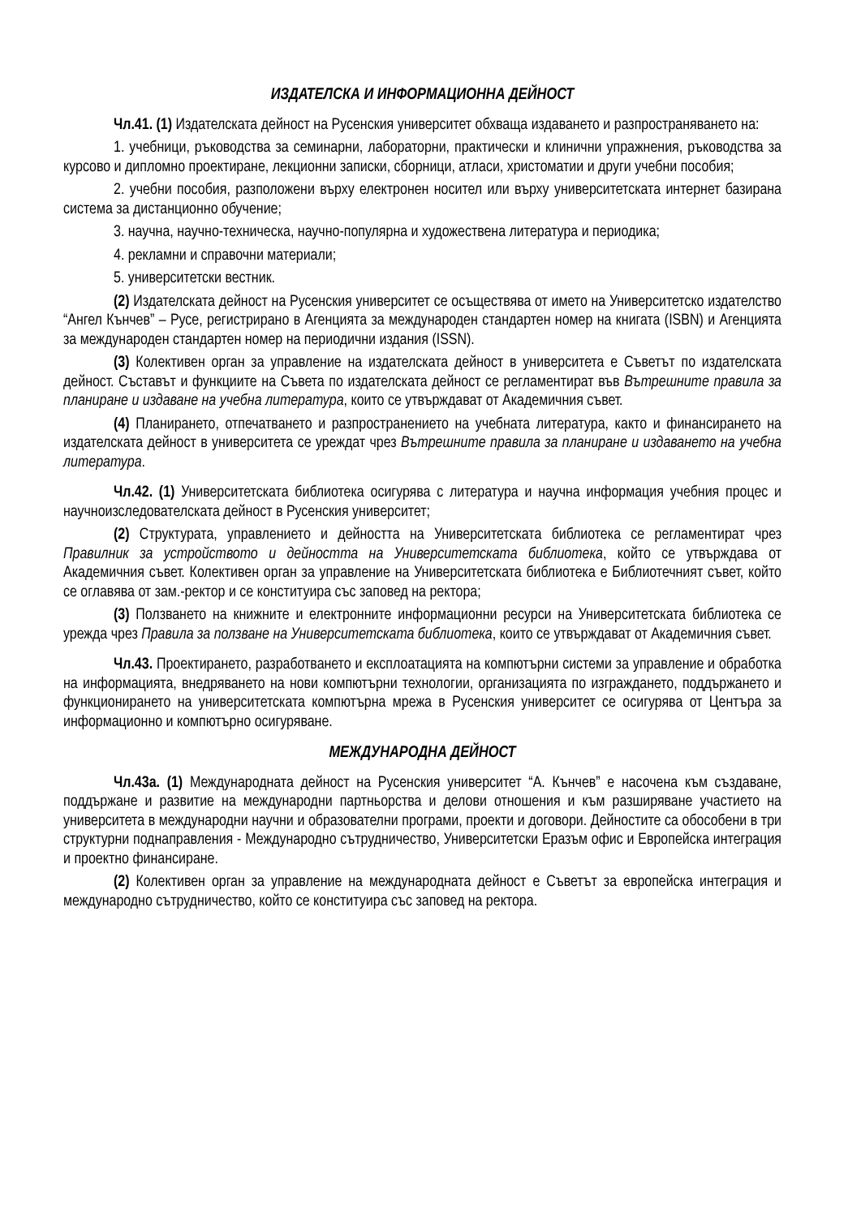ИЗДАТЕЛСКА И ИНФОРМАЦИОННА ДЕЙНОСТ
Чл.41. (1) Издателската дейност на Русенския университет обхваща издаването и разпространяването на:
1. учебници, ръководства за семинарни, лабораторни, практически и клинични упражнения, ръководства за курсово и дипломно проектиране, лекционни записки, сборници, атласи, христоматии и други учебни пособия;
2. учебни пособия, разположени върху електронен носител или върху университетската интернет базирана система за дистанционно обучение;
3. научна, научно-техническа, научно-популярна и художествена литература и периодика;
4. рекламни и справочни материали;
5. университетски вестник.
(2) Издателската дейност на Русенския университет се осъществява от името на Университетско издателство “Ангел Кънчев” – Русе, регистрирано в Агенцията за международен стандартен номер на книгата (ISBN) и Агенцията за международен стандартен номер на периодични издания (ISSN).
(3) Колективен орган за управление на издателската дейност в университета е Съветът по издателската дейност. Съставът и функциите на Съвета по издателската дейност се регламентират във Вътрешните правила за планиране и издаване на учебна литература, които се утвърждават от Академичния съвет.
(4) Планирането, отпечатването и разпространението на учебната литература, както и финансирането на издателската дейност в университета се уреждат чрез Вътрешните правила за планиране и издаването на учебна литература.
Чл.42. (1) Университетската библиотека осигурява с литература и научна информация учебния процес и научноизследователската дейност в Русенския университет;
(2) Структурата, управлението и дейността на Университетската библиотека се регламентират чрез Правилник за устройството и дейността на Университетската библиотека, който се утвърждава от Академичния съвет. Колективен орган за управление на Университетската библиотека е Библиотечният съвет, който се оглавява от зам.-ректор и се конституира със заповед на ректора;
(3) Ползването на книжните и електронните информационни ресурси на Университетската библиотека се урежда чрез Правила за ползване на Университетската библиотека, които се утвърждават от Академичния съвет.
Чл.43. Проектирането, разработването и експлоатацията на компютърни системи за управление и обработка на информацията, внедряването на нови компютърни технологии, организацията по изграждането, поддържането и функционирането на университетската компютърна мрежа в Русенския университет се осигурява от Центъра за информационно и компютърно осигуряване.
МЕЖДУНАРОДНА ДЕЙНОСТ
Чл.43а. (1) Международната дейност на Русенския университет “А. Кънчев” е насочена към създаване, поддържане и развитие на международни партньорства и делови отношения и към разширяване участието на университета в международни научни и образователни програми, проекти и договори. Дейностите са обособени в три структурни поднаправления - Международно сътрудничество, Университетски Еразъм офис и Европейска интеграция и проектно финансиране.
(2) Колективен орган за управление на международната дейност е Съветът за европейска интеграция и международно сътрудничество, който се конституира със заповед на ректора.